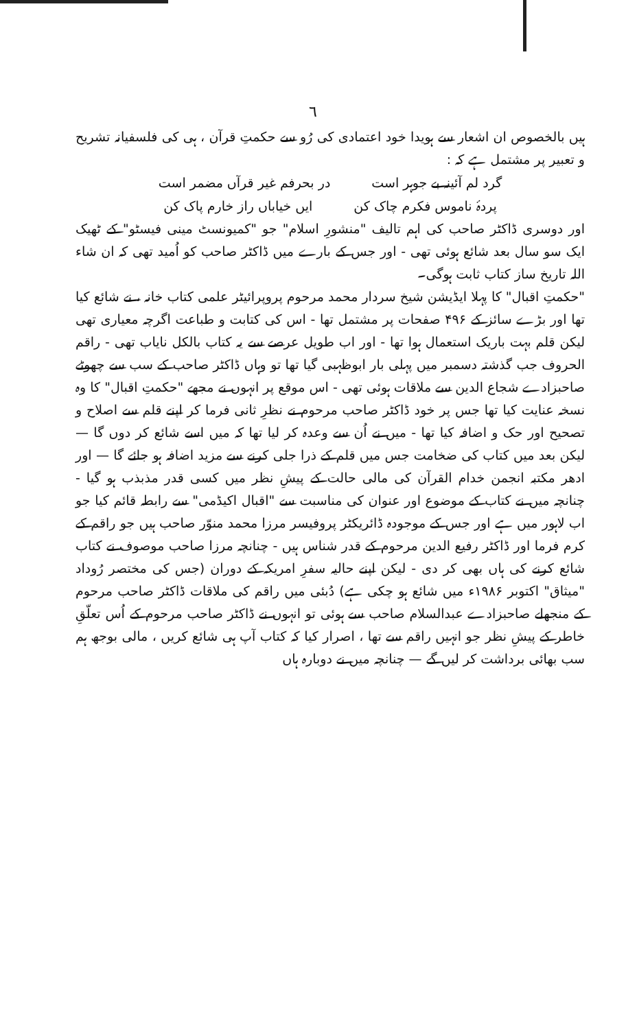٦
ہیں بالخصوص ان اشعار سے ہویدا خود اعتمادی کی رُو سے حکمتِ قرآن ، ہی کی فلسفیانہ تشریح و تعبیر پر مشتمل ہے کہ :
گرد لم آئینہ بے جوہر است در بحرفم غیر قرآں مضمر است
پردۂ ناموس فکرم چاک کن ایں خیاباں راز خارم پاک کن
اور دوسری ڈاکٹر صاحب کی اہم تالیف "منشورِ اسلام" جو "کمیونسٹ مینی فیسٹو" کے ٹھیک ایک سو سال بعد شائع ہوئی تھی - اور جس کے بارے میں ڈاکٹر صاحب کو اُمید تھی کہ ان شاء اللہ تاریخ ساز کتاب ثابت ہوگی۔
"حکمتِ اقبال" کا پہلا ایڈیشن شیخ سردار محمد مرحوم پروپرائیٹر علمی کتاب خانہ ، نے شائع کیا تھا اور بڑے سائز کے ۴۹۶ صفحات پر مشتمل تھا - اس کی کتابت و طباعت اگرچہ معیاری تھی لیکن قلم بہت باریک استعمال ہوا تھا - اور اب طویل عرصے سے یہ کتاب بالکل نایاب تھی - راقم الحروف جب گذشتہ دسمبر میں پہلی بار ابوظہبی گیا تھا تو وہاں ڈاکٹر صاحب کے سب سے چھوٹے صاحبزادے شجاع الدین سے ملاقات ہوئی تھی - اس موقع پر انہوں نے مجھے "حکمتِ اقبال" کا وہ نسخہ عنایت کیا تھا جس پر خود ڈاکٹر صاحب مرحوم نے نظرِ ثانی فرما کر اپنے قلم سے اصلاح و تصحیح اور حک و اضافہ کیا تھا - میں نے اُن سے وعدہ کر لیا تھا کہ میں اسے شائع کر دوں گا — لیکن بعد میں کتاب کی ضخامت جس میں قلم کے ذرا جلی کرنے سے مزید اضافہ ہو جائے گا — اور ادھر مکتبہ انجمن خدام القرآن کی مالی حالت کے پیشِ نظر میں کسی قدر مذبذب ہو گیا - چنانچہ میں نے کتاب کے موضوع اور عنوان کی مناسبت سے "اقبال اکیڈمی" سے رابطہ قائم کیا جو اب لاہور میں ہے اور جس کے موجودہ ڈائریکٹر پروفیسر مرزا محمد منوّر صاحب ہیں جو راقم کے کرم فرما اور ڈاکٹر رفیع الدین مرحوم کے قدر شناس ہیں - چنانچہ مرزا صاحب موصوف نے کتاب شائع کرنے کی ہاں بھی کر دی - لیکن اپنے حالیہ سفرِ امریکہ کے دوران (جس کی مختصر رُوداد "میثاق" اکتوبر ۱۹۸۶ء میں شائع ہو چکی ہے) دُبئی میں راقم کی ملاقات ڈاکٹر صاحب مرحوم کے منجھلے صاحبزادے عبدالسلام صاحب سے ہوئی تو انہوں نے ڈاکٹر صاحب مرحوم کے اُس تعلّقِ خاطر کے پیشِ نظر جو انہیں راقم سے تھا ، اصرار کیا کہ کتاب آپ ہی شائع کریں ، مالی بوجھ ہم سب بھائی برداشت کر لیں گے — چنانچہ میں نے دوبارہ ہاں